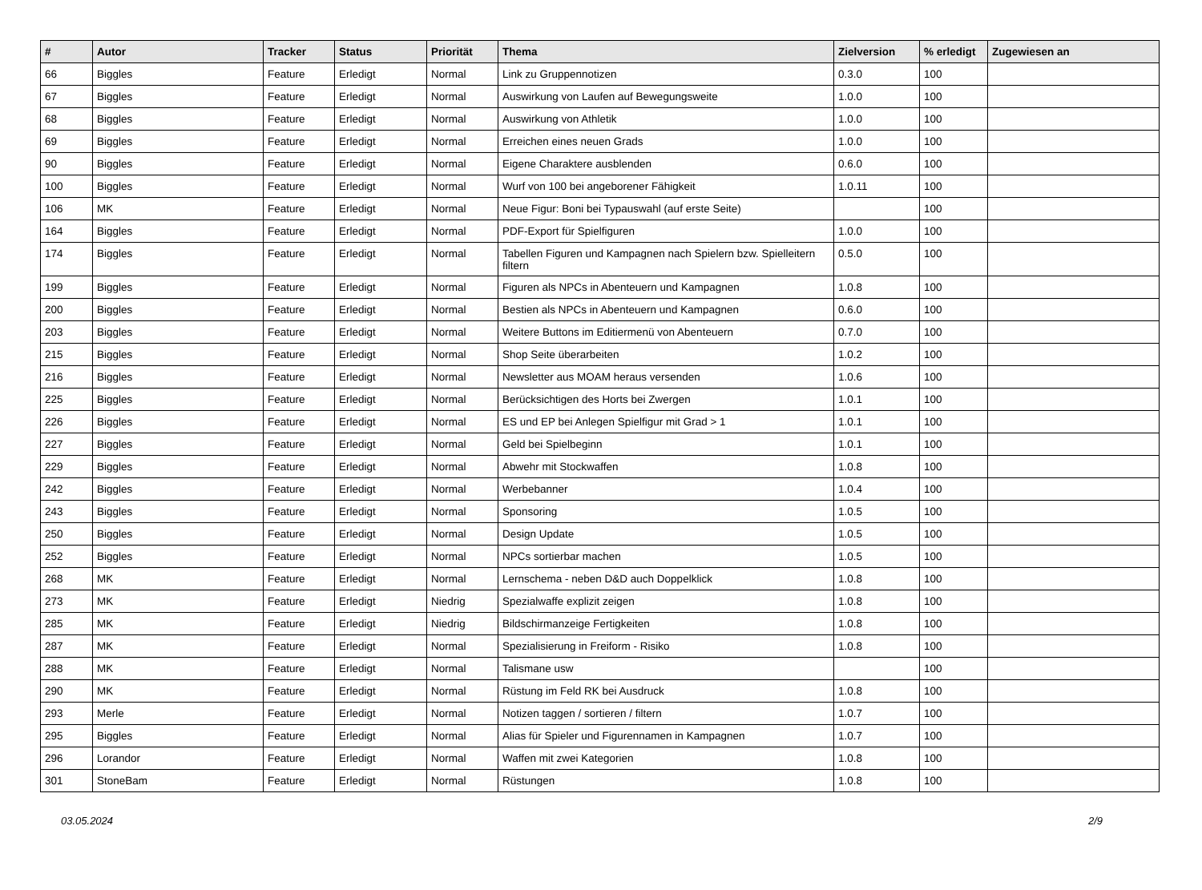| # | Autor | Tracker | Status | Priorität | Thema | Zielversion | % erledigt | Zugewiesen an |
| --- | --- | --- | --- | --- | --- | --- | --- | --- |
| 66 | Biggles | Feature | Erledigt | Normal | Link zu Gruppennotizen | 0.3.0 | 100 | |
| 67 | Biggles | Feature | Erledigt | Normal | Auswirkung von Laufen auf Bewegungsweite | 1.0.0 | 100 | |
| 68 | Biggles | Feature | Erledigt | Normal | Auswirkung von Athletik | 1.0.0 | 100 | |
| 69 | Biggles | Feature | Erledigt | Normal | Erreichen eines neuen Grads | 1.0.0 | 100 | |
| 90 | Biggles | Feature | Erledigt | Normal | Eigene Charaktere ausblenden | 0.6.0 | 100 | |
| 100 | Biggles | Feature | Erledigt | Normal | Wurf von 100 bei angeborener Fähigkeit | 1.0.11 | 100 | |
| 106 | MK | Feature | Erledigt | Normal | Neue Figur: Boni bei Typauswahl (auf erste Seite) | | 100 | |
| 164 | Biggles | Feature | Erledigt | Normal | PDF-Export für Spielfiguren | 1.0.0 | 100 | |
| 174 | Biggles | Feature | Erledigt | Normal | Tabellen Figuren und Kampagnen nach Spielern bzw. Spielleitern filtern | 0.5.0 | 100 | |
| 199 | Biggles | Feature | Erledigt | Normal | Figuren als NPCs in Abenteuern und Kampagnen | 1.0.8 | 100 | |
| 200 | Biggles | Feature | Erledigt | Normal | Bestien als NPCs in Abenteuern und Kampagnen | 0.6.0 | 100 | |
| 203 | Biggles | Feature | Erledigt | Normal | Weitere Buttons im Editiermenü von Abenteuern | 0.7.0 | 100 | |
| 215 | Biggles | Feature | Erledigt | Normal | Shop Seite überarbeiten | 1.0.2 | 100 | |
| 216 | Biggles | Feature | Erledigt | Normal | Newsletter aus MOAM heraus versenden | 1.0.6 | 100 | |
| 225 | Biggles | Feature | Erledigt | Normal | Berücksichtigen des Horts bei Zwergen | 1.0.1 | 100 | |
| 226 | Biggles | Feature | Erledigt | Normal | ES und EP bei Anlegen Spielfigur mit Grad > 1 | 1.0.1 | 100 | |
| 227 | Biggles | Feature | Erledigt | Normal | Geld bei Spielbeginn | 1.0.1 | 100 | |
| 229 | Biggles | Feature | Erledigt | Normal | Abwehr mit Stockwaffen | 1.0.8 | 100 | |
| 242 | Biggles | Feature | Erledigt | Normal | Werbebanner | 1.0.4 | 100 | |
| 243 | Biggles | Feature | Erledigt | Normal | Sponsoring | 1.0.5 | 100 | |
| 250 | Biggles | Feature | Erledigt | Normal | Design Update | 1.0.5 | 100 | |
| 252 | Biggles | Feature | Erledigt | Normal | NPCs sortierbar machen | 1.0.5 | 100 | |
| 268 | MK | Feature | Erledigt | Normal | Lernschema - neben D&D auch Doppelklick | 1.0.8 | 100 | |
| 273 | MK | Feature | Erledigt | Niedrig | Spezialwaffe explizit zeigen | 1.0.8 | 100 | |
| 285 | MK | Feature | Erledigt | Niedrig | Bildschirmanzeige Fertigkeiten | 1.0.8 | 100 | |
| 287 | MK | Feature | Erledigt | Normal | Spezialisierung in Freiform - Risiko | 1.0.8 | 100 | |
| 288 | MK | Feature | Erledigt | Normal | Talismane usw | | 100 | |
| 290 | MK | Feature | Erledigt | Normal | Rüstung im Feld RK bei Ausdruck | 1.0.8 | 100 | |
| 293 | Merle | Feature | Erledigt | Normal | Notizen taggen / sortieren / filtern | 1.0.7 | 100 | |
| 295 | Biggles | Feature | Erledigt | Normal | Alias für Spieler und Figurennamen in Kampagnen | 1.0.7 | 100 | |
| 296 | Lorandor | Feature | Erledigt | Normal | Waffen mit zwei Kategorien | 1.0.8 | 100 | |
| 301 | StoneBam | Feature | Erledigt | Normal | Rüstungen | 1.0.8 | 100 | |
03.05.2024 2/9